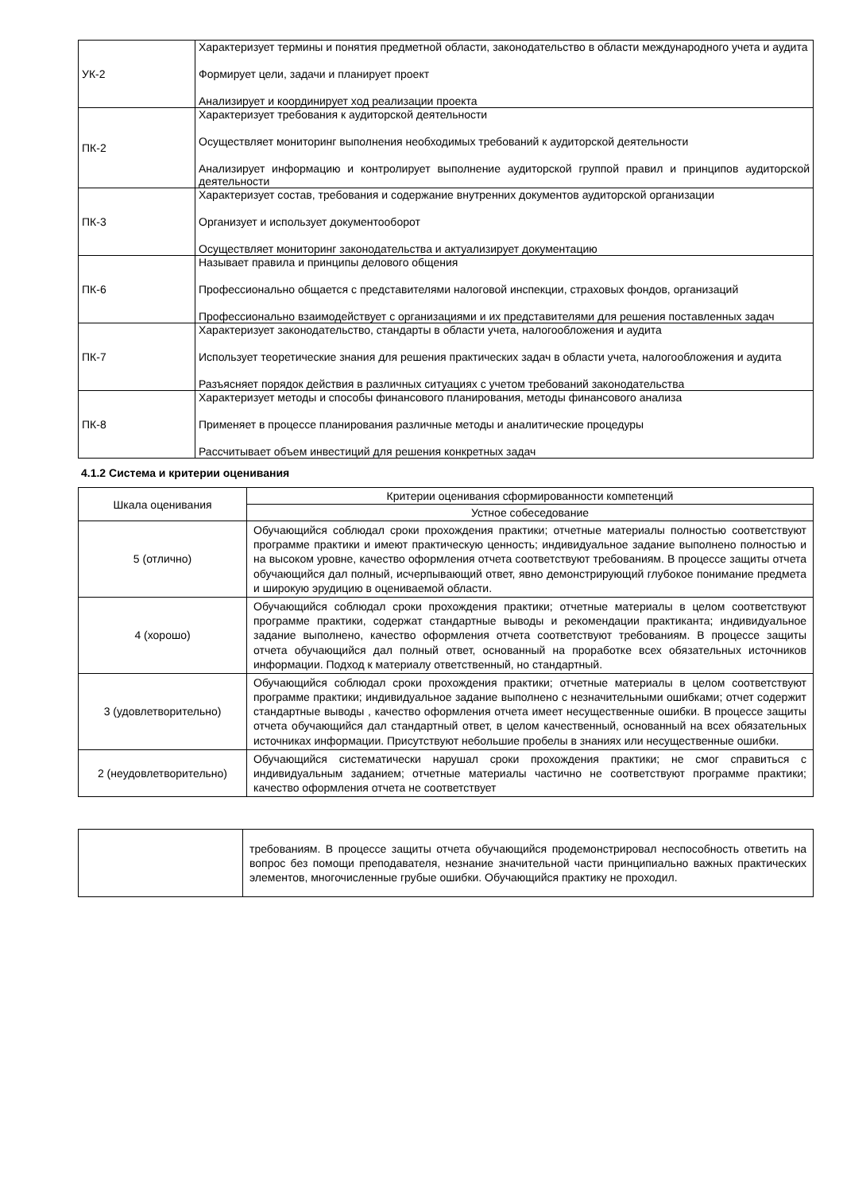| УК-2 | Характеризует термины и понятия предметной области, законодательство в области международного учета и аудита Формирует цели, задачи и планирует проект Анализирует и координирует ход реализации проекта |
| ПК-2 | Характеризует требования к аудиторской деятельности Осуществляет мониторинг выполнения необходимых требований к аудиторской деятельности Анализирует информацию и контролирует выполнение аудиторской группой правил и принципов аудиторской деятельности |
| ПК-3 | Характеризует состав, требования и содержание внутренних документов аудиторской организации Организует и использует документооборот Осуществляет мониторинг законодательства и актуализирует документацию |
| ПК-6 | Называет правила и принципы делового общения Профессионально общается с представителями налоговой инспекции, страховых фондов, организаций Профессионально взаимодействует с организациями и их представителями для решения поставленных задач |
| ПК-7 | Характеризует законодательство, стандарты в области учета, налогообложения и аудита Использует теоретические знания для решения практических задач в области учета, налогообложения и аудита Разъясняет порядок действия в различных ситуациях с учетом требований законодательства |
| ПК-8 | Характеризует методы и способы финансового планирования, методы финансового анализа Применяет в процессе планирования различные методы и аналитические процедуры Рассчитывает объем инвестиций для решения конкретных задач |
4.1.2 Система и критерии оценивания
| Шкала оценивания | Критерии оценивания сформированности компетенций |
| --- | --- |
| | Устное собеседование |
| 5 (отлично) | Обучающийся соблюдал сроки прохождения практики; отчетные материалы полностью соответствуют программе практики и имеют практическую ценность; индивидуальное задание выполнено полностью и на высоком уровне, качество оформления отчета соответствуют требованиям. В процессе защиты отчета обучающийся дал полный, исчерпывающий ответ, явно демонстрирующий глубокое понимание предмета и широкую эрудицию в оцениваемой области. |
| 4 (хорошо) | Обучающийся соблюдал сроки прохождения практики; отчетные материалы в целом соответствуют программе практики, содержат стандартные выводы и рекомендации практиканта; индивидуальное задание выполнено, качество оформления отчета соответствуют требованиям. В процессе защиты отчета обучающийся дал полный ответ, основанный на проработке всех обязательных источников информации. Подход к материалу ответственный, но стандартный. |
| 3 (удовлетворительно) | Обучающийся соблюдал сроки прохождения практики; отчетные материалы в целом соответствуют программе практики; индивидуальное задание выполнено с незначительными ошибками; отчет содержит стандартные выводы , качество оформления отчета имеет несущественные ошибки. В процессе защиты отчета обучающийся дал стандартный ответ, в целом качественный, основанный на всех обязательных источниках информации. Присутствуют небольшие пробелы в знаниях или несущественные ошибки. |
| 2 (неудовлетворительно) | Обучающийся систематически нарушал сроки прохождения практики; не смог справиться с индивидуальным заданием; отчетные материалы частично не соответствуют программе практики; качество оформления отчета не соответствует |
| | требованиям. В процессе защиты отчета обучающийся продемонстрировал неспособность ответить на вопрос без помощи преподавателя, незнание значительной части принципиально важных практических элементов, многочисленные грубые ошибки. Обучающийся практику не проходил. |